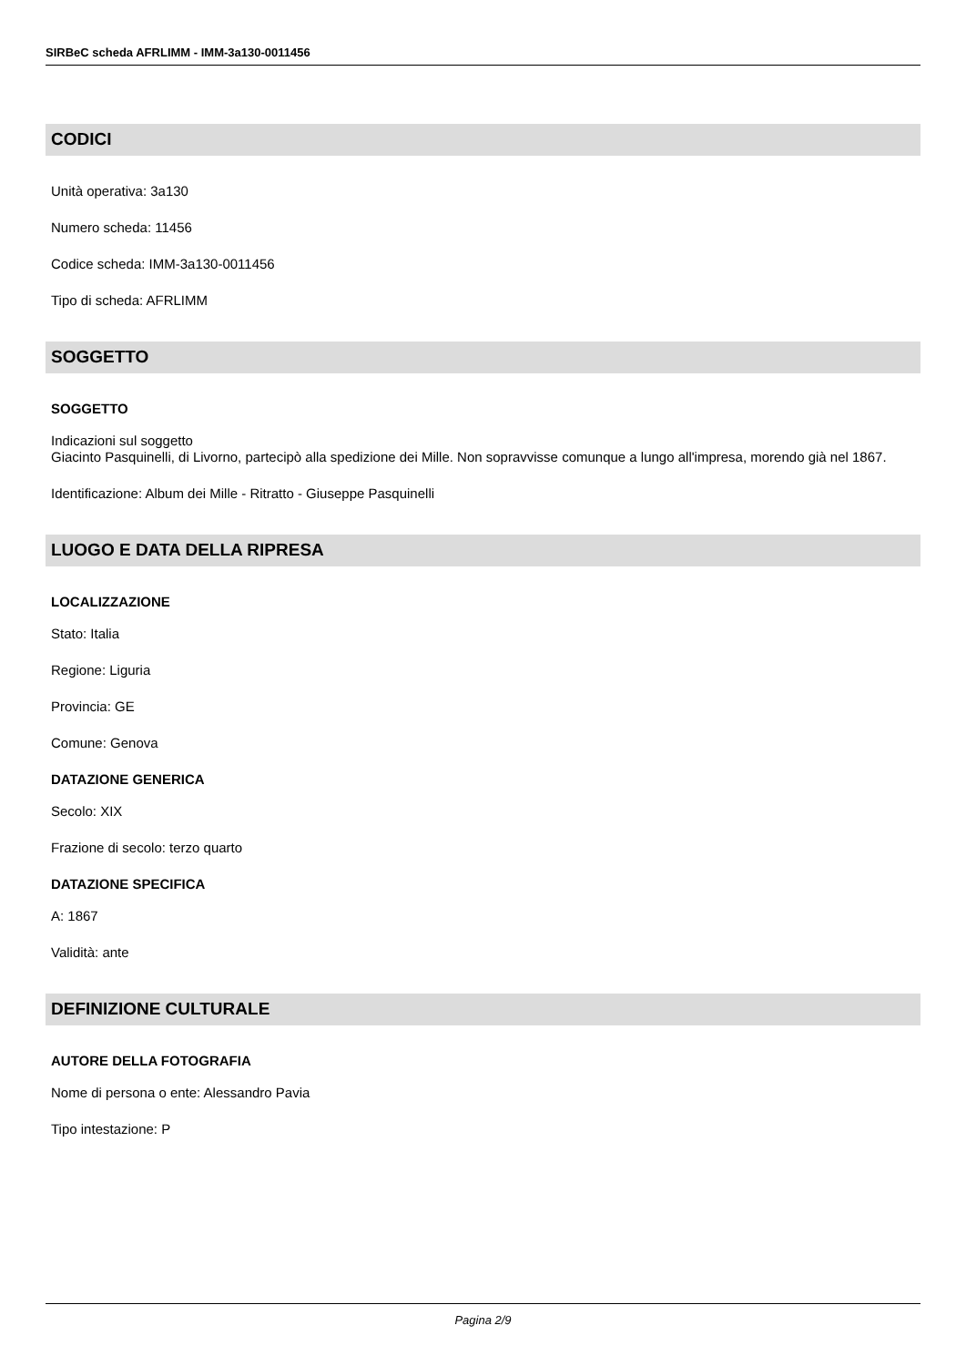SIRBeC scheda AFRLIMM - IMM-3a130-0011456
CODICI
Unità operativa: 3a130
Numero scheda: 11456
Codice scheda: IMM-3a130-0011456
Tipo di scheda: AFRLIMM
SOGGETTO
SOGGETTO
Indicazioni sul soggetto
Giacinto Pasquinelli, di Livorno, partecipò alla spedizione dei Mille. Non sopravvisse comunque a lungo all'impresa, morendo già nel 1867.
Identificazione: Album dei Mille - Ritratto - Giuseppe Pasquinelli
LUOGO E DATA DELLA RIPRESA
LOCALIZZAZIONE
Stato: Italia
Regione: Liguria
Provincia: GE
Comune: Genova
DATAZIONE GENERICA
Secolo: XIX
Frazione di secolo: terzo quarto
DATAZIONE SPECIFICA
A: 1867
Validità: ante
DEFINIZIONE CULTURALE
AUTORE DELLA FOTOGRAFIA
Nome di persona o ente: Alessandro Pavia
Tipo intestazione: P
Pagina 2/9